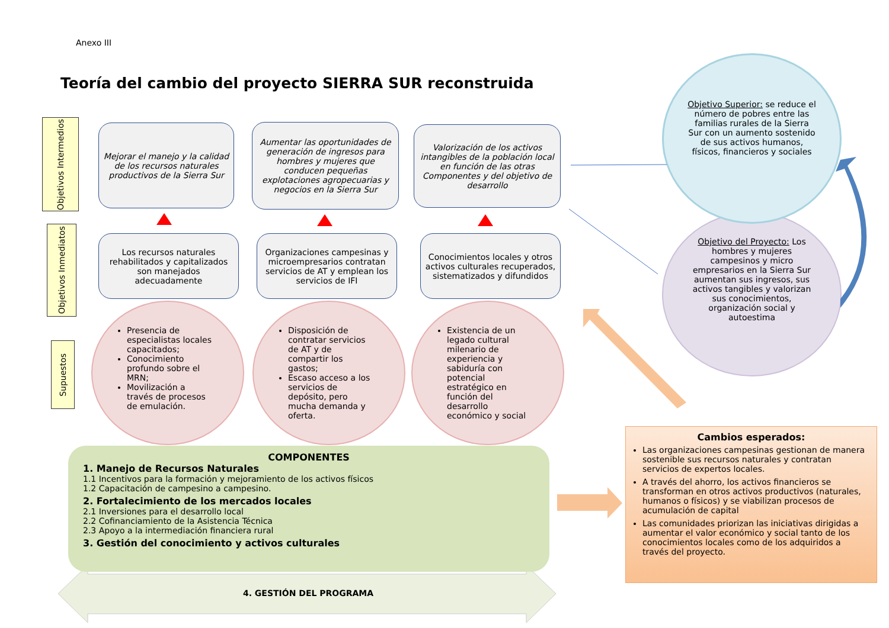Anexo III
Teoría del cambio del proyecto SIERRA SUR reconstruida
Objetivos Intermedios
Objetivos Inmediatos
Supuestos
Mejorar el manejo y la calidad de los recursos naturales productivos de la Sierra Sur
Aumentar las oportunidades de generación de ingresos para hombres y mujeres que conducen pequeñas explotaciones agropecuarias y negocios en la Sierra Sur
Valorización de los activos intangibles de la población local en función de las otras Componentes y del objetivo de desarrollo
Los recursos naturales rehabilitados y capitalizados son manejados adecuadamente
Organizaciones campesinas y microempresarios contratan servicios de AT y emplean los servicios de IFI
Conocimientos locales y otros activos culturales recuperados, sistematizados y difundidos
Presencia de especialistas locales capacitados;
Conocimiento profundo sobre el MRN;
Movilización a través de procesos de emulación.
Disposición de contratar servicios de AT y de compartir los gastos;
Escaso acceso a los servicios de depósito, pero mucha demanda y oferta.
Existencia de un legado cultural milenario de experiencia y sabiduría con potencial estratégico en función del desarrollo económico y social
Objetivo Superior: se reduce el número de pobres entre las familias rurales de la Sierra Sur con un aumento sostenido de sus activos humanos, físicos, financieros y sociales
Objetivo del Proyecto: Los hombres y mujeres campesinos y micro empresarios en la Sierra Sur aumentan sus ingresos, sus activos tangibles y valorizan sus conocimientos, organización social y autoestima
COMPONENTES
1. Manejo de Recursos Naturales
1.1 Incentivos para la formación y mejoramiento de los activos físicos
1.2 Capacitación de campesino a campesino.
2. Fortalecimiento de los mercados locales
2.1 Inversiones para el desarrollo local
2.2 Cofinanciamiento de la Asistencia Técnica
2.3 Apoyo a la intermediación financiera rural
3. Gestión del conocimiento y activos culturales
4. GESTIÓN DEL PROGRAMA
Cambios esperados:
Las organizaciones campesinas gestionan de manera sostenible sus recursos naturales y contratan servicios de expertos locales.
A través del ahorro, los activos financieros se transforman en otros activos productivos (naturales, humanos o físicos) y se viabilizan procesos de acumulación de capital
Las comunidades priorizan las iniciativas dirigidas a aumentar el valor económico y social tanto de los conocimientos locales como de los adquiridos a través del proyecto.